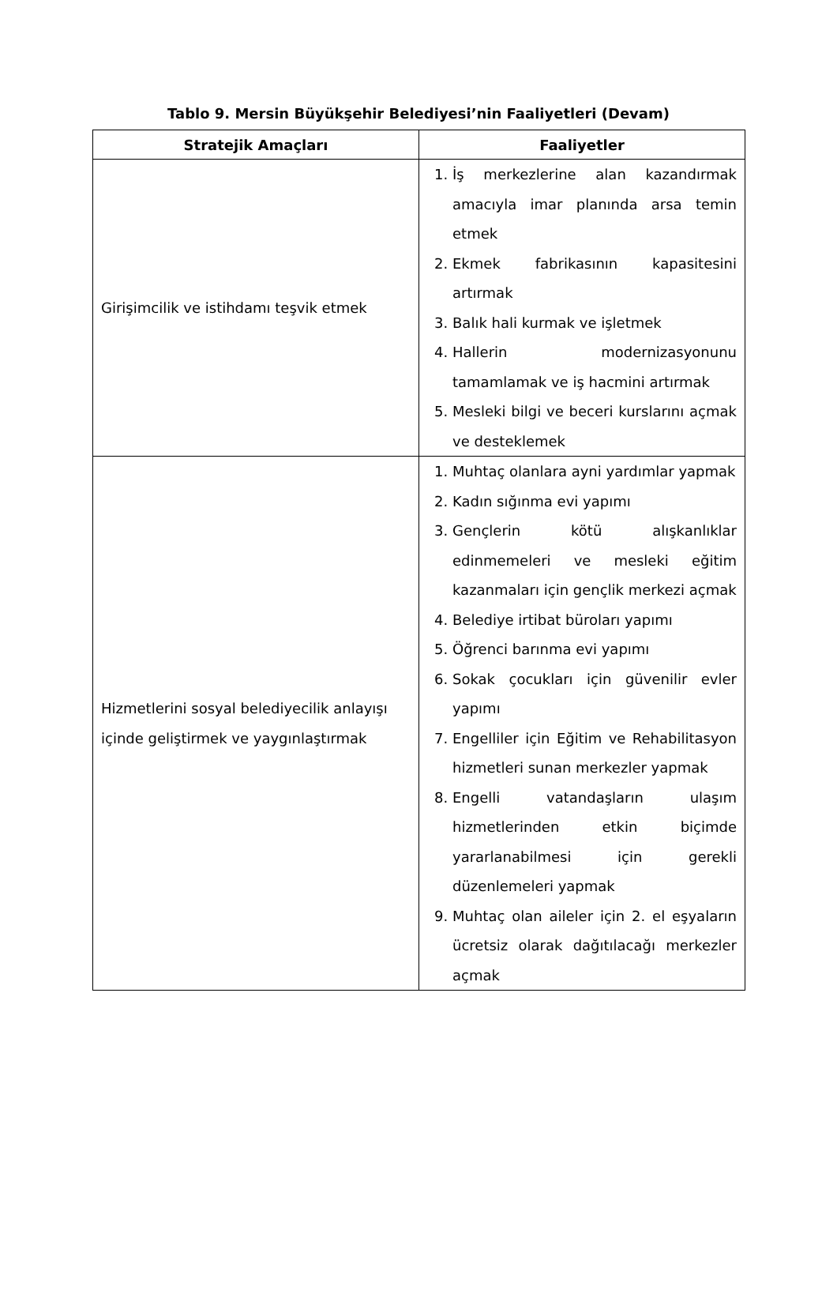Tablo 9. Mersin Büyükşehir Belediyesi’nin Faaliyetleri (Devam)
| Stratejik Amaçları | Faaliyetler |
| --- | --- |
| Girişimcilik ve istihdamı teşvik etmek | 1. İş merkezlerine alan kazandırmak amacıyla imar planında arsa temin etmek 2. Ekmek fabrikasının kapasitesini artırmak 3. Balık hali kurmak ve işletmek 4. Hallerin modernizasyonunu tamamlamak ve iş hacmini artırmak 5. Mesleki bilgi ve beceri kurslarını açmak ve desteklemek |
| Hizmetlerini sosyal belediyecilik anlayışı içinde geliştirmek ve yaygınlaştırmak | 1. Muhtaç olanlara ayni yardımlar yapmak 2. Kadın sığınma evi yapımı 3. Gençlerin kötü alışkanlıklar edinmemeleri ve mesleki eğitim kazanmaları için gençlik merkezi açmak 4. Belediye irtibat büroları yapımı 5. Öğrenci barınma evi yapımı 6. Sokak çocukları için güvenilir evler yapımı 7. Engelliler için Eğitim ve Rehabilitasyon hizmetleri sunan merkezler yapmak 8. Engelli vatandaşların ulaşım hizmetlerinden etkin biçimde yararlanabilmesi için gerekli düzenlemeleri yapmak 9. Muhtaç olan aileler için 2. el eşyaların ücretsiz olarak dağıtılacağı merkezler açmak |